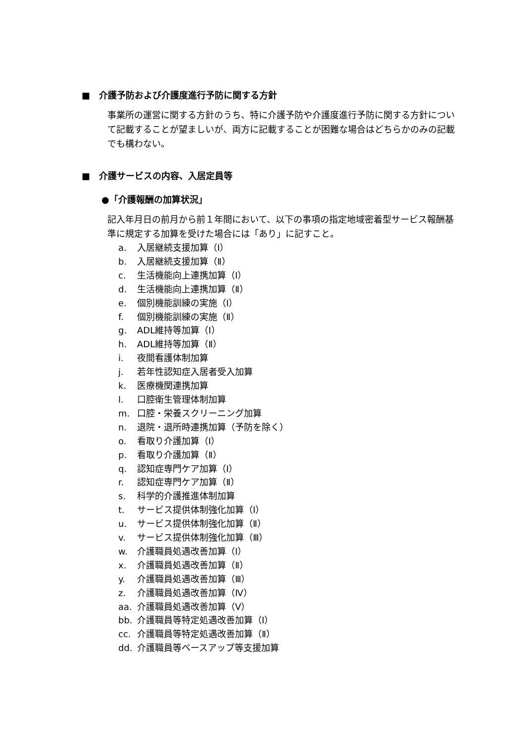■　介護予防および介護度進行予防に関する方針
事業所の運営に関する方針のうち、特に介護予防や介護度進行予防に関する方針について記載することが望ましいが、両方に記載することが困難な場合はどちらかのみの記載でも構わない。
■　介護サービスの内容、入居定員等
●「介護報酬の加算状況」
記入年月日の前月から前１年間において、以下の事項の指定地域密着型サービス報酬基準に規定する加算を受けた場合には「あり」に記すこと。
a. 入居継続支援加算（Ⅰ）
b. 入居継続支援加算（Ⅱ）
c. 生活機能向上連携加算（Ⅰ）
d. 生活機能向上連携加算（Ⅱ）
e. 個別機能訓練の実施（Ⅰ）
f. 個別機能訓練の実施（Ⅱ）
g. ADL維持等加算（Ⅰ）
h. ADL維持等加算（Ⅱ）
i. 夜間看護体制加算
j. 若年性認知症入居者受入加算
k. 医療機関連携加算
l. 口腔衛生管理体制加算
m. 口腔・栄養スクリーニング加算
n. 退院・退所時連携加算（予防を除く）
o. 看取り介護加算（Ⅰ）
p. 看取り介護加算（Ⅱ）
q. 認知症専門ケア加算（Ⅰ）
r. 認知症専門ケア加算（Ⅱ）
s. 科学的介護推進体制加算
t. サービス提供体制強化加算（Ⅰ）
u. サービス提供体制強化加算（Ⅱ）
v. サービス提供体制強化加算（Ⅲ）
w. 介護職員処遇改善加算（Ⅰ）
x. 介護職員処遇改善加算（Ⅱ）
y. 介護職員処遇改善加算（Ⅲ）
z. 介護職員処遇改善加算（Ⅳ）
aa. 介護職員処遇改善加算（Ⅴ）
bb. 介護職員等特定処遇改善加算（Ⅰ）
cc. 介護職員等特定処遇改善加算（Ⅱ）
dd. 介護職員等ベースアップ等支援加算